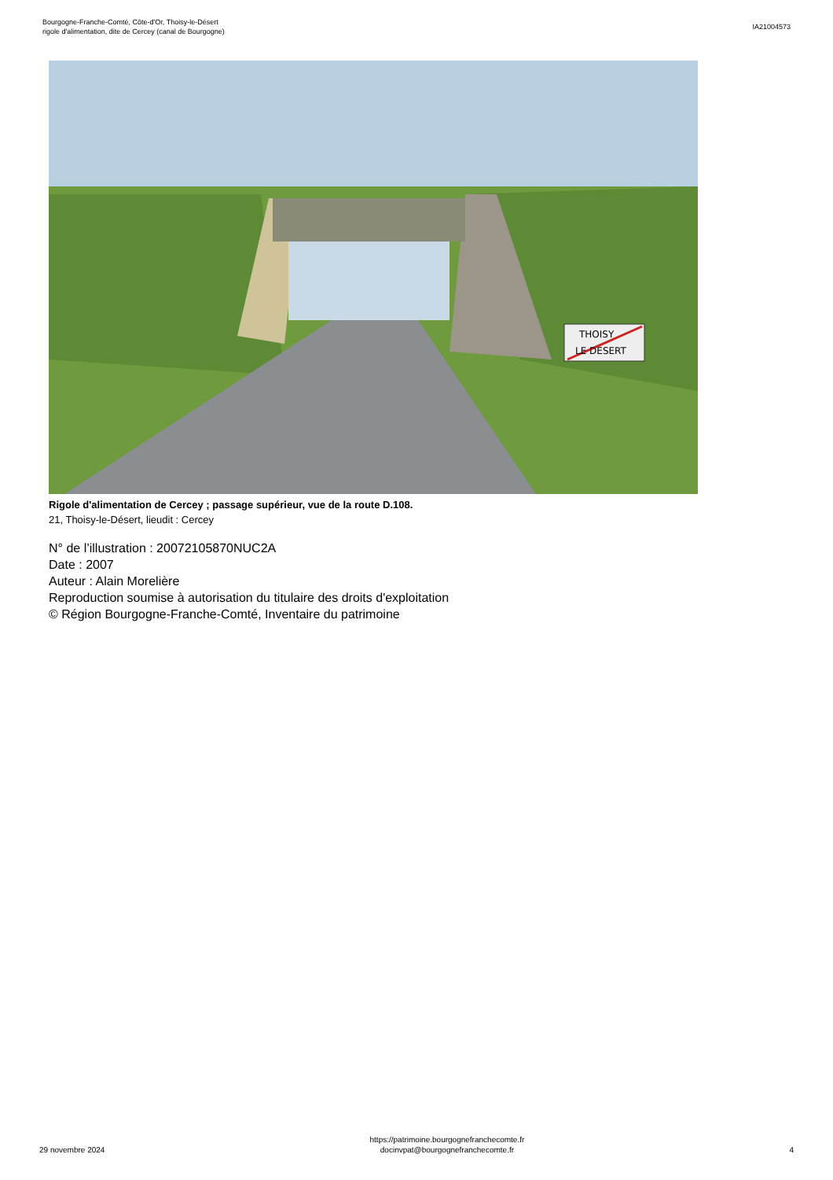Bourgogne-Franche-Comté, Côte-d'Or, Thoisy-le-Désert
rigole d'alimentation, dite de Cercey (canal de Bourgogne)
IA21004573
THOISY
LE DESERT
Rigole d'alimentation de Cercey ; passage supérieur, vue de la route D.108.
21, Thoisy-le-Désert, lieudit : Cercey
N° de l’illustration : 20072105870NUC2A
Date : 2007
Auteur : Alain Morelière
Reproduction soumise à autorisation du titulaire des droits d'exploitation
© Région Bourgogne-Franche-Comté, Inventaire du patrimoine
29 novembre 2024
https://patrimoine.bourgognefranchecomte.fr
docinvpat@bourgognefranchecomte.fr
4